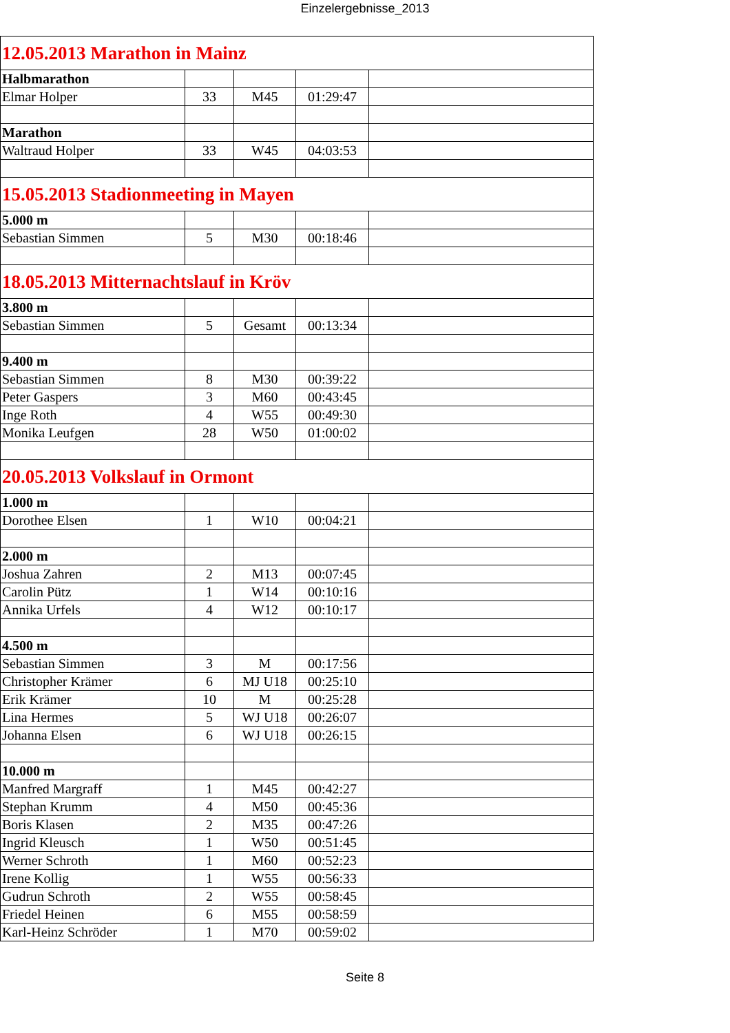Einzelergebnisse_2013
| 12.05.2013 Marathon in Mainz | | | | |
| Halbmarathon | | | | |
| Elmar Holper | 33 | M45 | 01:29:47 | |
| Marathon | | | | |
| Waltraud Holper | 33 | W45 | 04:03:53 | |
| 15.05.2013 Stadionmeeting in Mayen | | | | |
| 5.000 m | | | | |
| Sebastian Simmen | 5 | M30 | 00:18:46 | |
| 18.05.2013 Mitternachtslauf in Kröv | | | | |
| 3.800 m | | | | |
| Sebastian Simmen | 5 | Gesamt | 00:13:34 | |
| 9.400 m | | | | |
| Sebastian Simmen | 8 | M30 | 00:39:22 | |
| Peter Gaspers | 3 | M60 | 00:43:45 | |
| Inge Roth | 4 | W55 | 00:49:30 | |
| Monika Leufgen | 28 | W50 | 01:00:02 | |
| 20.05.2013 Volkslauf in Ormont | | | | |
| 1.000 m | | | | |
| Dorothee Elsen | 1 | W10 | 00:04:21 | |
| 2.000 m | | | | |
| Joshua Zahren | 2 | M13 | 00:07:45 | |
| Carolin Pütz | 1 | W14 | 00:10:16 | |
| Annika Urfels | 4 | W12 | 00:10:17 | |
| 4.500 m | | | | |
| Sebastian Simmen | 3 | M | 00:17:56 | |
| Christopher Krämer | 6 | MJ U18 | 00:25:10 | |
| Erik Krämer | 10 | M | 00:25:28 | |
| Lina Hermes | 5 | WJ U18 | 00:26:07 | |
| Johanna Elsen | 6 | WJ U18 | 00:26:15 | |
| 10.000 m | | | | |
| Manfred Margraff | 1 | M45 | 00:42:27 | |
| Stephan Krumm | 4 | M50 | 00:45:36 | |
| Boris Klasen | 2 | M35 | 00:47:26 | |
| Ingrid Kleusch | 1 | W50 | 00:51:45 | |
| Werner Schroth | 1 | M60 | 00:52:23 | |
| Irene Kollig | 1 | W55 | 00:56:33 | |
| Gudrun Schroth | 2 | W55 | 00:58:45 | |
| Friedel Heinen | 6 | M55 | 00:58:59 | |
| Karl-Heinz Schröder | 1 | M70 | 00:59:02 | |
Seite 8